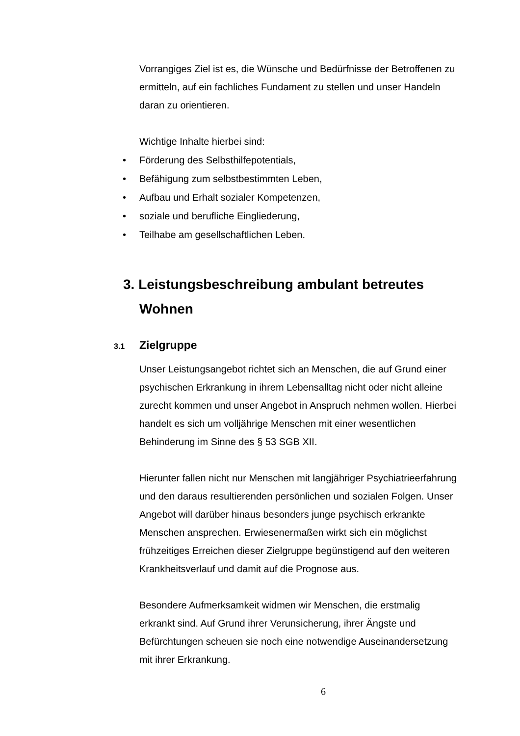Vorrangiges Ziel ist es, die Wünsche und Bedürfnisse der Betroffenen zu ermitteln, auf ein fachliches Fundament zu stellen und unser Handeln daran zu orientieren.
Wichtige Inhalte hierbei sind:
• Förderung des Selbsthilfepotentials,
• Befähigung zum selbstbestimmten Leben,
• Aufbau und Erhalt sozialer Kompetenzen,
• soziale und berufliche Eingliederung,
• Teilhabe am gesellschaftlichen Leben.
3. Leistungsbeschreibung ambulant betreutes Wohnen
3.1 Zielgruppe
Unser Leistungsangebot richtet sich an Menschen, die auf Grund einer psychischen Erkrankung in ihrem Lebensalltag nicht oder nicht alleine zurecht kommen und unser Angebot in Anspruch nehmen wollen. Hierbei handelt es sich um volljährige Menschen mit einer wesentlichen Behinderung im Sinne des § 53 SGB XII.
Hierunter fallen nicht nur Menschen mit langjähriger Psychiatrieerfahrung und den daraus resultierenden persönlichen und sozialen Folgen. Unser Angebot will darüber hinaus besonders junge psychisch erkrankte Menschen ansprechen. Erwiesenermaßen wirkt sich ein möglichst frühzeitiges Erreichen dieser Zielgruppe begünstigend auf den weiteren Krankheitsverlauf und damit auf die Prognose aus.
Besondere Aufmerksamkeit widmen wir Menschen, die erstmalig erkrankt sind. Auf Grund ihrer Verunsicherung, ihrer Ängste und Befürchtungen scheuen sie noch eine notwendige Auseinandersetzung mit ihrer Erkrankung.
6